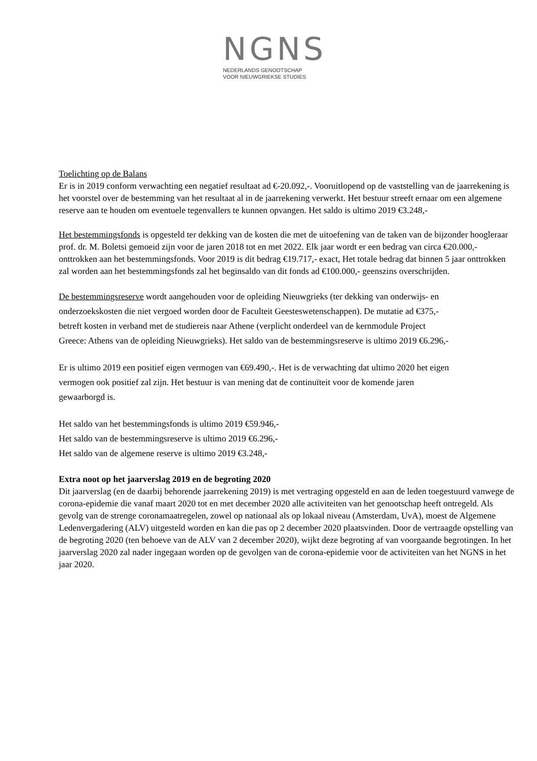NGNS
NEDERLANDS GENOOTSCHAP
VOOR NIEUWGRIEKSE STUDIES
Toelichting op de Balans
Er is in 2019 conform verwachting een negatief resultaat ad €-20.092,-. Vooruitlopend op de vaststelling van de jaarrekening is het voorstel over de bestemming van het resultaat al in de jaarrekening verwerkt. Het bestuur streeft ernaar om een algemene reserve aan te houden om eventuele tegenvallers te kunnen opvangen. Het saldo is ultimo 2019 €3.248,-
Het bestemmingsfonds is opgesteld ter dekking van de kosten die met de uitoefening van de taken van de bijzonder hoogleraar prof. dr. M. Boletsi gemoeid zijn voor de jaren 2018 tot en met 2022. Elk jaar wordt er een bedrag van circa €20.000,- onttrokken aan het bestemmingsfonds. Voor 2019 is dit bedrag €19.717,- exact, Het totale bedrag dat binnen 5 jaar onttrokken zal worden aan het bestemmingsfonds zal het beginsaldo van dit fonds ad €100.000,- geenszins overschrijden.
De bestemmingsreserve wordt aangehouden voor de opleiding Nieuwgrieks (ter dekking van onderwijs- en onderzoekskosten die niet vergoed worden door de Faculteit Geesteswetenschappen). De mutatie ad €375,- betreft kosten in verband met de studiereis naar Athene (verplicht onderdeel van de kernmodule Project Greece: Athens van de opleiding Nieuwgrieks). Het saldo van de bestemmingsreserve is ultimo 2019 €6.296,-
Er is ultimo 2019 een positief eigen vermogen van €69.490,-. Het is de verwachting dat ultimo 2020 het eigen vermogen ook positief zal zijn. Het bestuur is van mening dat de continuïteit voor de komende jaren gewaarborgd is.
Het saldo van het bestemmingsfonds is ultimo 2019 €59.946,-
Het saldo van de bestemmingsreserve is ultimo 2019 €6.296,-
Het saldo van de algemene reserve is ultimo 2019 €3.248,-
Extra noot op het jaarverslag 2019 en de begroting 2020
Dit jaarverslag (en de daarbij behorende jaarrekening 2019) is met vertraging opgesteld en aan de leden toegestuurd vanwege de corona-epidemie die vanaf maart 2020 tot en met december 2020 alle activiteiten van het genootschap heeft ontregeld. Als gevolg van de strenge coronamaatregelen, zowel op nationaal als op lokaal niveau (Amsterdam, UvA), moest de Algemene Ledenvergadering (ALV) uitgesteld worden en kan die pas op 2 december 2020 plaatsvinden. Door de vertraagde opstelling van de begroting 2020 (ten behoeve van de ALV van 2 december 2020), wijkt deze begroting af van voorgaande begrotingen. In het jaarverslag 2020 zal nader ingegaan worden op de gevolgen van de corona-epidemie voor de activiteiten van het NGNS in het jaar 2020.